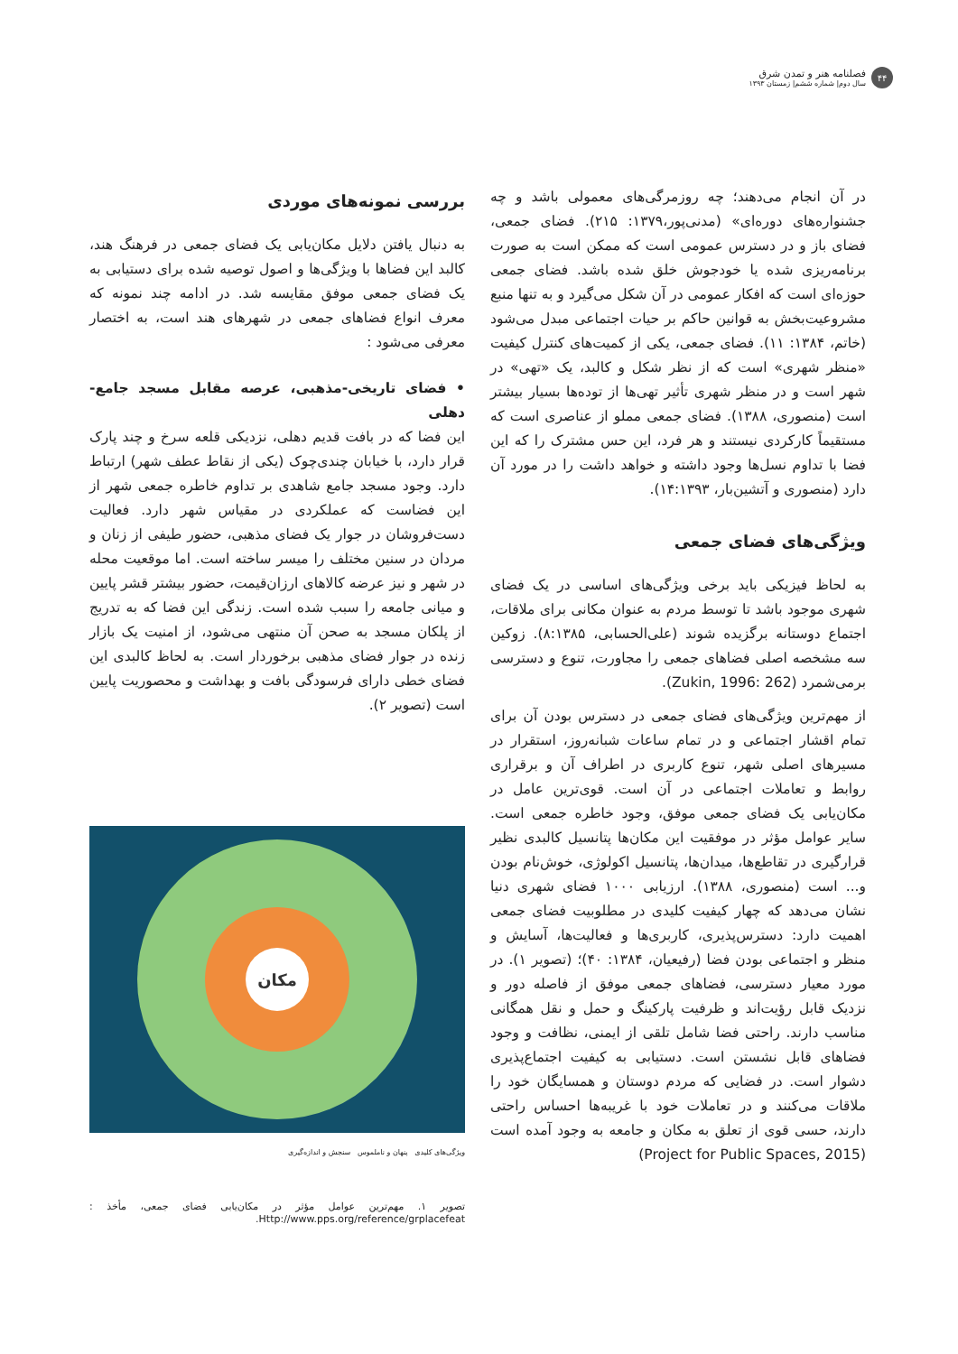۴۴
فصلنامه هنر و تمدن شرق
سال دوم| شماره ششم| زمستان ۱۳۹۳
در آن انجام می‌دهند؛ چه روزمرگی‌های معمولی باشد و چه جشنواره‌های دوره‌ای» (مدنی‌پور،۱۳۷۹: ۲۱۵). فضای جمعی، فضای باز و در دسترس عمومی است که ممکن است به صورت برنامه‌ریزی شده یا خودجوش خلق شده باشد. فضای جمعی حوزه‌ای است که افکار عمومی در آن شکل می‌گیرد و به تنها منبع مشروعیت‌بخش به قوانین حاکم بر حیات اجتماعی مبدل می‌شود (خاتم، ۱۳۸۴: ۱۱). فضای جمعی، یکی از کمیت‌های کنترل کیفیت «منظر شهری» است که از نظر شکل و کالبد، یک «تهی» در شهر است و در منظر شهری تأثیر تهی‌ها از توده‌ها بسیار بیشتر است (منصوری، ۱۳۸۸). فضای جمعی مملو از عناصری است که مستقیماً کارکردی نیستند و هر فرد، این حس مشترک را که این فضا با تداوم نسل‌ها وجود داشته و خواهد داشت را در مورد آن دارد (منصوری و آتشین‌بار، ۱۴:۱۳۹۳).
ویژگی‌های فضای جمعی
به لحاظ فیزیکی باید برخی ویژگی‌های اساسی در یک فضای شهری موجود باشد تا توسط مردم به عنوان مکانی برای ملاقات، اجتماع دوستانه برگزیده شوند (علی‌الحسابی، ۸:۱۳۸۵). زوکین سه مشخصه اصلی فضاهای جمعی را مجاورت، تنوع و دسترسی برمی‌شمرد (Zukin, 1996: 262).
از مهم‌ترین ویژگی‌های فضای جمعی در دسترس بودن آن برای تمام اقشار اجتماعی و در تمام ساعات شبانه‌روز، استقرار در مسیرهای اصلی شهر، تنوع کاربری در اطراف آن و برقراری روابط و تعاملات اجتماعی در آن است. قوی‌ترین عامل در مکان‌یابی یک فضای جمعی موفق، وجود خاطره جمعی است. سایر عوامل مؤثر در موفقیت این مکان‌ها پتانسیل کالبدی نظیر قرارگیری در تقاطع‌ها، میدان‌ها، پتانسیل اکولوژی، خوش‌نام بودن و... است (منصوری، ۱۳۸۸). ارزیابی ۱۰۰۰ فضای شهری دنیا نشان می‌دهد که چهار کیفیت کلیدی در مطلوبیت فضای جمعی اهمیت دارد: دسترس‌پذیری، کاربری‌ها و فعالیت‌ها، آسایش و منظر و اجتماعی بودن فضا (رفیعیان، ۱۳۸۴: ۴۰)؛ (تصویر ۱). در مورد معیار دسترسی، فضاهای جمعی موفق از فاصله دور و نزدیک قابل رؤیت‌اند و ظرفیت پارکینگ و حمل و نقل همگانی مناسب دارند. راحتی فضا شامل تلقی از ایمنی، نظافت و وجود فضاهای قابل نشستن است. دستیابی به کیفیت اجتماع‌پذیری دشوار است. در فضایی که مردم دوستان و همسایگان خود را ملاقات می‌کنند و در تعاملات خود با غریبه‌ها احساس راحتی دارند، حسی قوی از تعلق به مکان و جامعه به وجود آمده است (Project for Public Spaces, 2015)
بررسی نمونه‌های موردی
به دنبال یافتن دلایل مکان‌یابی یک فضای جمعی در فرهنگ هند، کالبد این فضاها با ویژگی‌ها و اصول توصیه شده برای دستیابی به یک فضای جمعی موفق مقایسه شد. در ادامه چند نمونه که معرف انواع فضاهای جمعی در شهرهای هند است، به اختصار معرفی می‌شود :
• فضای تاریخی-مذهبی، عرصه مقابل مسجد جامع-دهلی
این فضا که در بافت قدیم دهلی، نزدیکی قلعه سرخ و چند پارک قرار دارد، با خیابان چندی‌چوک (یکی از نقاط عطف شهر) ارتباط دارد. وجود مسجد جامع شاهدی بر تداوم خاطره جمعی شهر از این فضاست که عملکردی در مقیاس شهر دارد. فعالیت دست‌فروشان در جوار یک فضای مذهبی، حضور طیفی از زنان و مردان در سنین مختلف را میسر ساخته است. اما موقعیت محله در شهر و نیز عرضه کالاهای ارزان‌قیمت، حضور بیشتر قشر پایین و میانی جامعه را سبب شده است. زندگی این فضا که به تدریج از پلکان مسجد به صحن آن منتهی می‌شود، از امنیت یک بازار زنده در جوار فضای مذهبی برخوردار است. به لحاظ کالبدی این فضای خطی دارای فرسودگی بافت و بهداشت و محصوریت پایین است (تصویر ۲).
مکان
ویژگی‌های کلیدی پنهان و ناملموس سنجش و اندازه‌گیری
تصویر ۱. مهم‌ترین عوامل مؤثر در مکان‌یابی فضای جمعی، مأخذ : Http://www.pps.org/reference/grplacefeat.